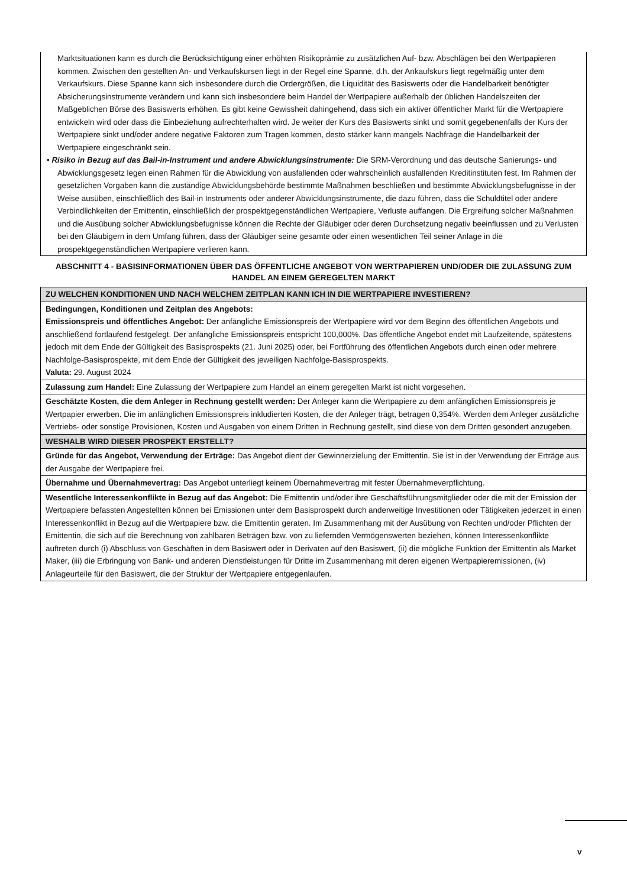Marktsituationen kann es durch die Berücksichtigung einer erhöhten Risikoprämie zu zusätzlichen Auf- bzw. Abschlägen bei den Wertpapieren kommen. Zwischen den gestellten An- und Verkaufskursen liegt in der Regel eine Spanne, d.h. der Ankaufskurs liegt regelmäßig unter dem Verkaufskurs. Diese Spanne kann sich insbesondere durch die Ordergrößen, die Liquidität des Basiswerts oder die Handelbarkeit benötigter Absicherungsinstrumente verändern und kann sich insbesondere beim Handel der Wertpapiere außerhalb der üblichen Handelszeiten der Maßgeblichen Börse des Basiswerts erhöhen. Es gibt keine Gewissheit dahingehend, dass sich ein aktiver öffentlicher Markt für die Wertpapiere entwickeln wird oder dass die Einbeziehung aufrechterhalten wird. Je weiter der Kurs des Basiswerts sinkt und somit gegebenenfalls der Kurs der Wertpapiere sinkt und/oder andere negative Faktoren zum Tragen kommen, desto stärker kann mangels Nachfrage die Handelbarkeit der Wertpapiere eingeschränkt sein.
• Risiko in Bezug auf das Bail-in-Instrument und andere Abwicklungsinstrumente: Die SRM-Verordnung und das deutsche Sanierungs- und Abwicklungsgesetz legen einen Rahmen für die Abwicklung von ausfallenden oder wahrscheinlich ausfallenden Kreditinstituten fest. Im Rahmen der gesetzlichen Vorgaben kann die zuständige Abwicklungsbehörde bestimmte Maßnahmen beschließen und bestimmte Abwicklungsbefugnisse in der Weise ausüben, einschließlich des Bail-in Instruments oder anderer Abwicklungsinstrumente, die dazu führen, dass die Schuldtitel oder andere Verbindlichkeiten der Emittentin, einschließlich der prospektgegenständlichen Wertpapiere, Verluste auffangen. Die Ergreifung solcher Maßnahmen und die Ausübung solcher Abwicklungsbefugnisse können die Rechte der Gläubiger oder deren Durchsetzung negativ beeinflussen und zu Verlusten bei den Gläubigern in dem Umfang führen, dass der Gläubiger seine gesamte oder einen wesentlichen Teil seiner Anlage in die prospektgegenständlichen Wertpapiere verlieren kann.
ABSCHNITT 4 - BASISINFORMATIONEN ÜBER DAS ÖFFENTLICHE ANGEBOT VON WERTPAPIEREN UND/ODER DIE ZULASSUNG ZUM HANDEL AN EINEM GEREGELTEN MARKT
| ZU WELCHEN KONDITIONEN UND NACH WELCHEM ZEITPLAN KANN ICH IN DIE WERTPAPIERE INVESTIEREN? |
| Bedingungen, Konditionen und Zeitplan des Angebots: Emissionspreis und öffentliches Angebot: Der anfängliche Emissionspreis der Wertpapiere wird vor dem Beginn des öffentlichen Angebots und anschließend fortlaufend festgelegt. Der anfängliche Emissionspreis entspricht 100,000%. Das öffentliche Angebot endet mit Laufzeitende, spätestens jedoch mit dem Ende der Gültigkeit des Basisprospekts (21. Juni 2025) oder, bei Fortführung des öffentlichen Angebots durch einen oder mehrere Nachfolge-Basisprospekte, mit dem Ende der Gültigkeit des jeweiligen Nachfolge-Basisprospekts. Valuta: 29. August 2024 |
| Zulassung zum Handel: Eine Zulassung der Wertpapiere zum Handel an einem geregelten Markt ist nicht vorgesehen. |
| Geschätzte Kosten, die dem Anleger in Rechnung gestellt werden: Der Anleger kann die Wertpapiere zu dem anfänglichen Emissionspreis je Wertpapier erwerben. Die im anfänglichen Emissionspreis inkludierten Kosten, die der Anleger trägt, betragen 0,354%. Werden dem Anleger zusätzliche Vertriebs- oder sonstige Provisionen, Kosten und Ausgaben von einem Dritten in Rechnung gestellt, sind diese von dem Dritten gesondert anzugeben. |
| WESHALB WIRD DIESER PROSPEKT ERSTELLT? |
| Gründe für das Angebot, Verwendung der Erträge: Das Angebot dient der Gewinnerzielung der Emittentin. Sie ist in der Verwendung der Erträge aus der Ausgabe der Wertpapiere frei. |
| Übernahme und Übernahmevertrag: Das Angebot unterliegt keinem Übernahmevertrag mit fester Übernahmeverpflichtung. |
| Wesentliche Interessenkonflikte in Bezug auf das Angebot: Die Emittentin und/oder ihre Geschäftsführungsmitglieder oder die mit der Emission der Wertpapiere befassten Angestellten können bei Emissionen unter dem Basisprospekt durch anderweitige Investitionen oder Tätigkeiten jederzeit in einen Interessenkonflikt in Bezug auf die Wertpapiere bzw. die Emittentin geraten. Im Zusammenhang mit der Ausübung von Rechten und/oder Pflichten der Emittentin, die sich auf die Berechnung von zahlbaren Beträgen bzw. von zu liefernden Vermögenswerten beziehen, können Interessenkonflikte auftreten durch (i) Abschluss von Geschäften in dem Basiswert oder in Derivaten auf den Basiswert, (ii) die mögliche Funktion der Emittentin als Market Maker, (iii) die Erbringung von Bank- und anderen Dienstleistungen für Dritte im Zusammenhang mit deren eigenen Wertpapieremissionen, (iv) Anlageurteile für den Basiswert, die der Struktur der Wertpapiere entgegenlaufen. |
v